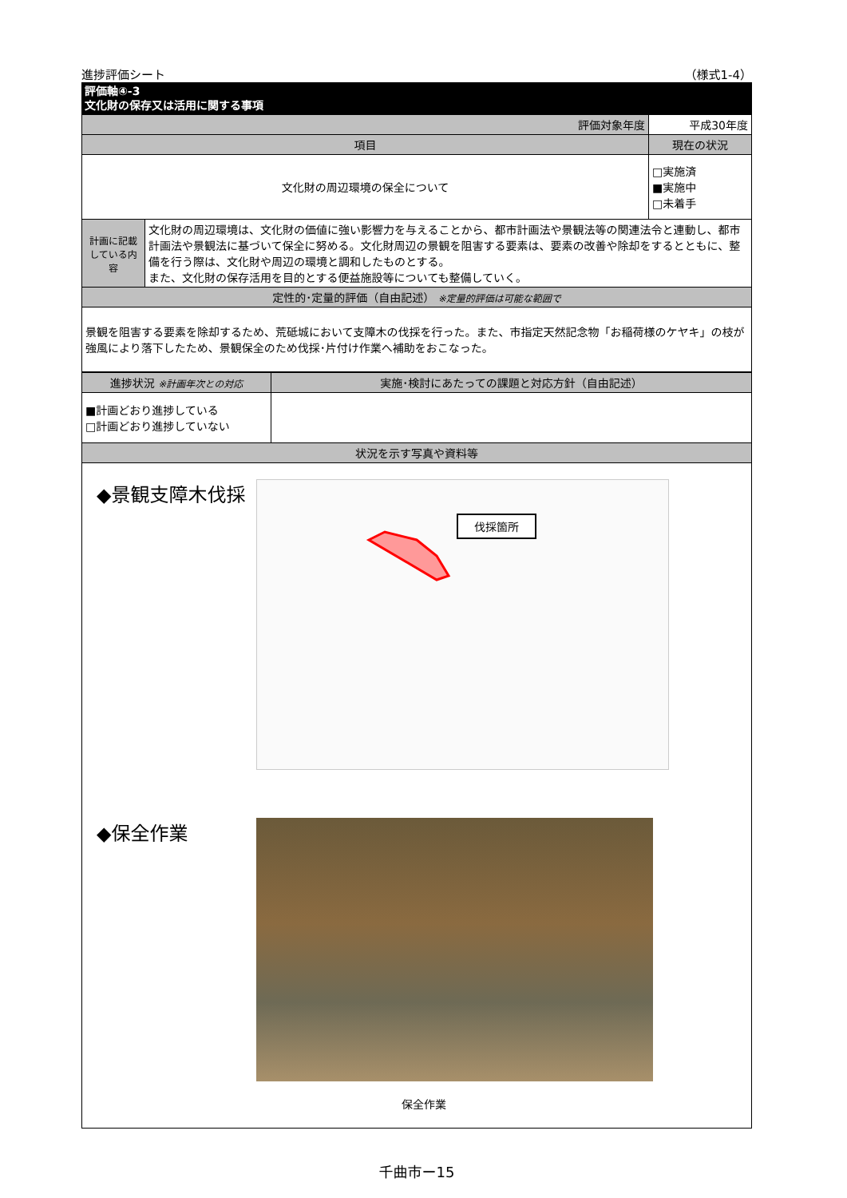進捗評価シート （様式1-4）
評価軸④-3
文化財の保存又は活用に関する事項
| 評価対象年度 | | 平成30年度 |
| 項目 | | 現在の状況 |
| 文化財の周辺環境の保全について | | □実施済 ■実施中 □未着手 |
| 計画に記載している内容 | 文化財の周辺環境は、文化財の価値に強い影響力を与えることから、都市計画法や景観法等の関連法令と連動し、都市計画法や景観法に基づいて保全に努める。文化財周辺の景観を阻害する要素は、要素の改善や除却をするとともに、整備を行う際は、文化財や周辺の環境と調和したものとする。 また、文化財の保存活用を目的とする便益施設等についても整備していく。 | |
| 定性的･定量的評価（自由記述） ※定量的評価は可能な範囲で | | |
| 景観を阻害する要素を除却するため、荒砥城において支障木の伐採を行った。また、市指定天然記念物「お稲荷様のケヤキ」の枝が強風により落下したため、景観保全のため伐採･片付け作業へ補助をおこなった。 | | |
| 進捗状況 ※計画年次との対応 | 実施･検討にあたっての課題と対応方針（自由記述） |
| ■計画どおり進捗している □計画どおり進捗していない | |
| 状況を示す写真や資料等 | |
| ◆景観支障木伐採 伐採箇所 ◆保全作業 保全作業 | |
千曲市ー15